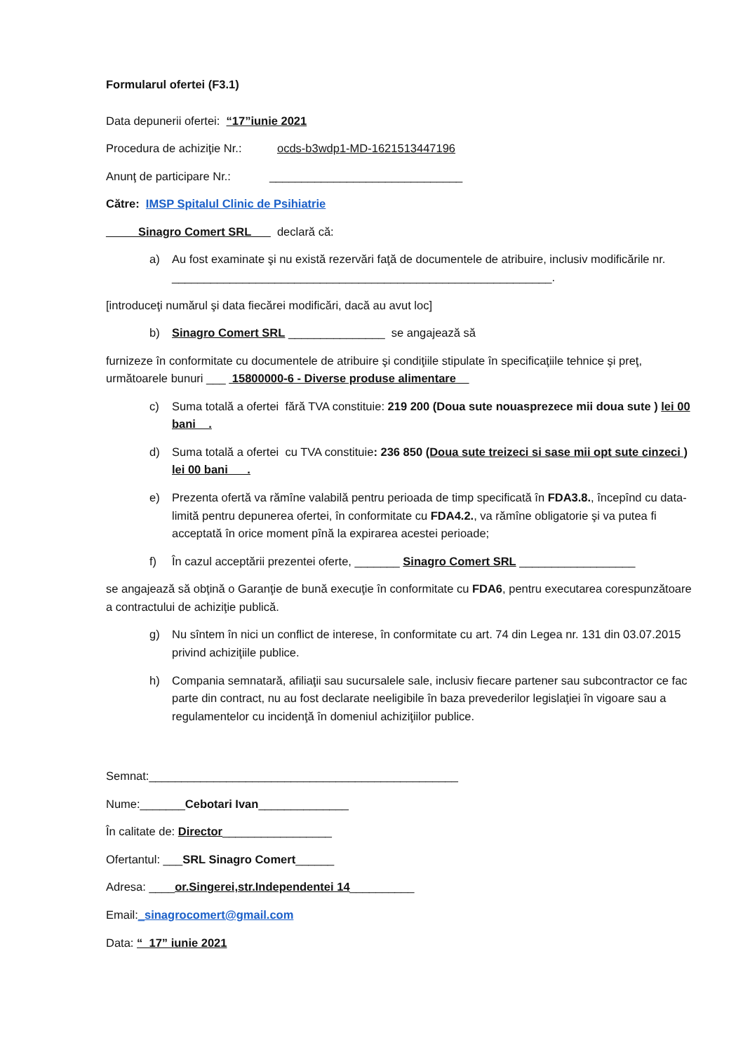Formularul ofertei (F3.1)
Data depunerii ofertei: “17”iunie 2021
Procedura de achiziţie Nr.: ocds-b3wdp1-MD-1621513447196
Anunţ de participare Nr.: ______________________________
Către: IMSP Spitalul Clinic de Psihiatrie
_____Sinagro Comert SRL___ declară că:
a) Au fost examinate şi nu există rezervări faţă de documentele de atribuire, inclusiv modificările nr. ___________________________________________________________.
[introduceţi numărul şi data fiecărei modificări, dacă au avut loc]
b) Sinagro Comert SRL _______________ se angajează să
furnizeze în conformitate cu documentele de atribuire şi condiţiile stipulate în specificaţiile tehnice şi preţ, următoarele bunuri ___ 15800000-6 - Diverse produse alimentare__
c) Suma totală a ofertei fără TVA constituie: 219 200 (Doua sute nouasprezece mii doua sute ) lei 00 bani__.
d) Suma totală a ofertei cu TVA constituie: 236 850 (Doua sute treizeci si sase mii opt sute cinzeci ) lei 00 bani___.
e) Prezenta ofertă va rămîne valabilă pentru perioada de timp specificată în FDA3.8., începînd cu data-limită pentru depunerea ofertei, în conformitate cu FDA4.2., va rămîne obligatorie şi va putea fi acceptată în orice moment pînă la expirarea acestei perioade;
f) În cazul acceptării prezentei oferte, _______ Sinagro Comert SRL __________________
se angajează să obţină o Garanţie de bună execuţie în conformitate cu FDA6, pentru executarea corespunzătoare a contractului de achiziţie publică.
g) Nu sîntem în nici un conflict de interese, în conformitate cu art. 74 din Legea nr. 131 din 03.07.2015 privind achiziţiile publice.
h) Compania semnatară, afiliaţii sau sucursalele sale, inclusiv fiecare partener sau subcontractor ce fac parte din contract, nu au fost declarate neeligibile în baza prevederilor legislaţiei în vigoare sau a regulamentelor cu incidenţă în domeniul achiziţiilor publice.
Semnat:________________________________________________
Nume:_______Cebotari Ivan______________
În calitate de: Director_________________
Ofertantul: ___SRL Sinagro Comert______
Adresa: ____or.Singerei,str.Independentei 14__________
Email:_sinagrocomert@gmail.com
Data: “_17” iunie 2021